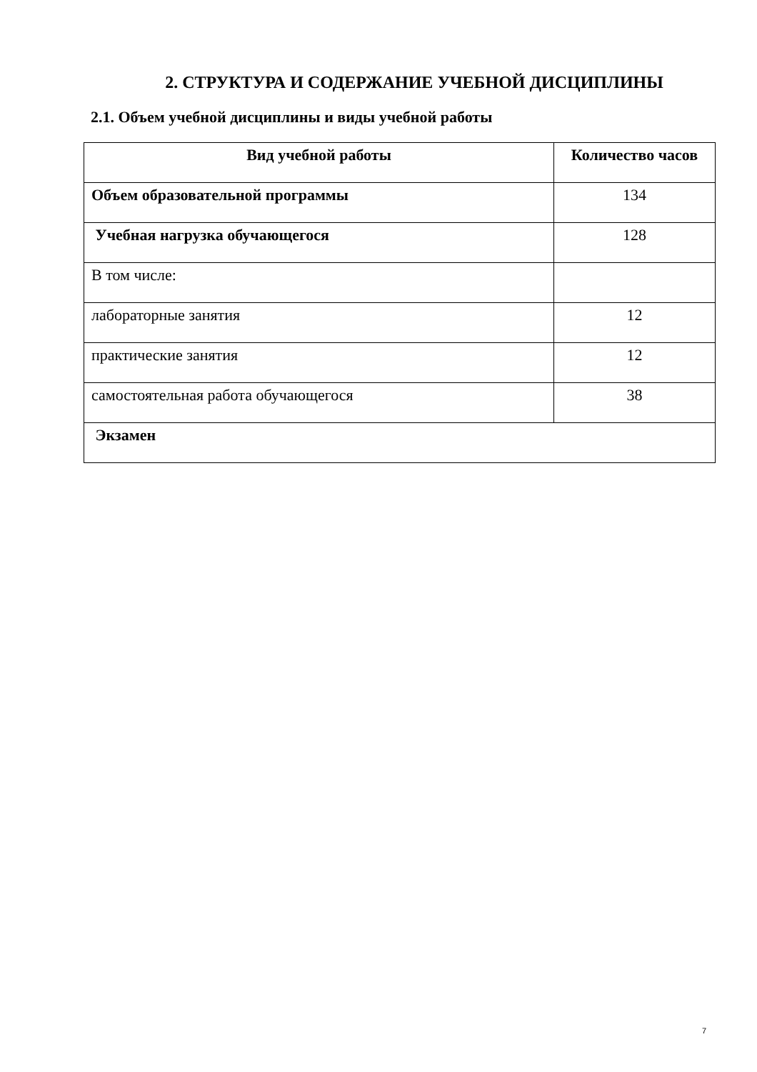2. СТРУКТУРА И СОДЕРЖАНИЕ УЧЕБНОЙ ДИСЦИПЛИНЫ
2.1. Объем учебной дисциплины и виды учебной работы
| Вид учебной работы | Количество часов |
| --- | --- |
| Объем образовательной программы | 134 |
| Учебная нагрузка обучающегося | 128 |
| В том числе: | |
| лабораторные занятия | 12 |
| практические занятия | 12 |
| самостоятельная работа обучающегося | 38 |
| Экзамен | |
7